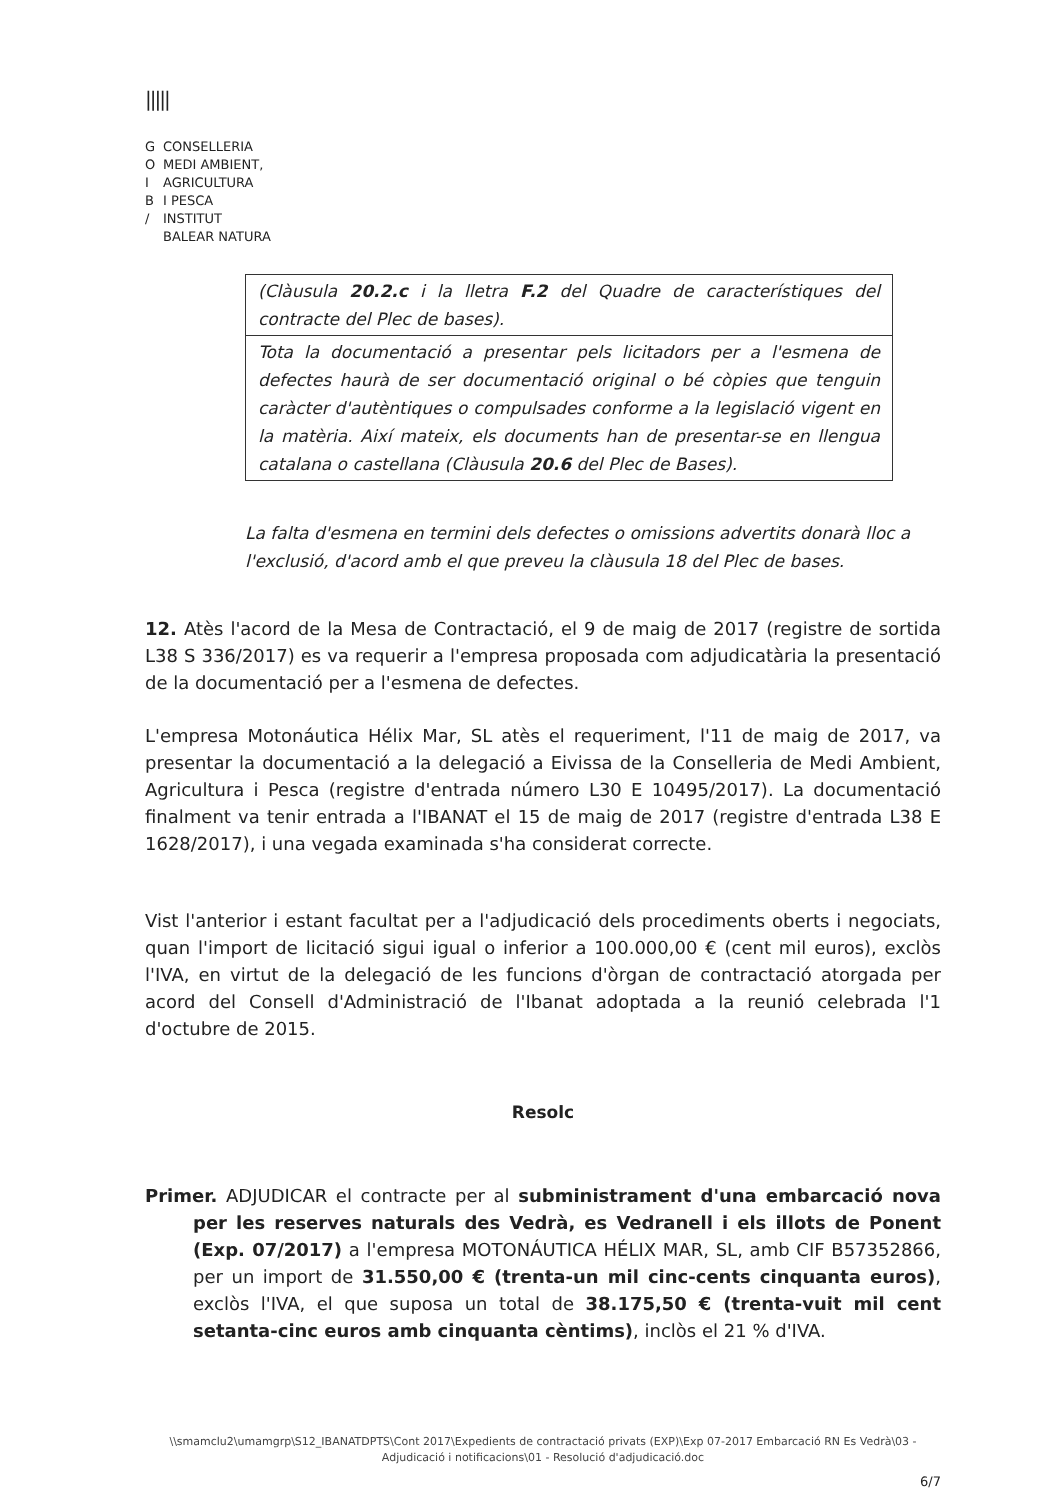|||||
G CONSELLERIA
O MEDI AMBIENT,
I AGRICULTURA
B I PESCA
/ INSTITUT
BALEAR NATURA
| (Clàusula 20.2.c i la lletra F.2 del Quadre de característiques del contracte del Plec de bases). |
| Tota la documentació a presentar pels licitadors per a l'esmena de defectes haurà de ser documentació original o bé còpies que tenguin caràcter d'autèntiques o compulsades conforme a la legislació vigent en la matèria. Així mateix, els documents han de presentar-se en llengua catalana o castellana (Clàusula 20.6 del Plec de Bases). |
La falta d'esmena en termini dels defectes o omissions advertits donarà lloc a l'exclusió, d'acord amb el que preveu la clàusula 18 del Plec de bases.
12. Atès l'acord de la Mesa de Contractació, el 9 de maig de 2017 (registre de sortida L38 S 336/2017) es va requerir a l'empresa proposada com adjudicatària la presentació de la documentació per a l'esmena de defectes.
L'empresa Motonáutica Hélix Mar, SL atès el requeriment, l'11 de maig de 2017, va presentar la documentació a la delegació a Eivissa de la Conselleria de Medi Ambient, Agricultura i Pesca (registre d'entrada número L30 E 10495/2017). La documentació finalment va tenir entrada a l'IBANAT el 15 de maig de 2017 (registre d'entrada L38 E 1628/2017), i una vegada examinada s'ha considerat correcte.
Vist l'anterior i estant facultat per a l'adjudicació dels procediments oberts i negociats, quan l'import de licitació sigui igual o inferior a 100.000,00 € (cent mil euros), exclòs l'IVA, en virtut de la delegació de les funcions d'òrgan de contractació atorgada per acord del Consell d'Administració de l'Ibanat adoptada a la reunió celebrada l'1 d'octubre de 2015.
Resolc
Primer. ADJUDICAR el contracte per al subministrament d'una embarcació nova per les reserves naturals des Vedrà, es Vedranell i els illots de Ponent (Exp. 07/2017) a l'empresa MOTONÁUTICA HÉLIX MAR, SL, amb CIF B57352866, per un import de 31.550,00 € (trenta-un mil cinc-cents cinquanta euros), exclòs l'IVA, el que suposa un total de 38.175,50 € (trenta-vuit mil cent setanta-cinc euros amb cinquanta cèntims), inclòs el 21 % d'IVA.
\\smamclu2\umamgrp\S12_IBANATDPTS\Cont 2017\Expedients de contractació privats (EXP)\Exp 07-2017 Embarcació RN Es Vedrà\03 - Adjudicació i notificacions\01 - Resolució d'adjudicació.doc
6/7